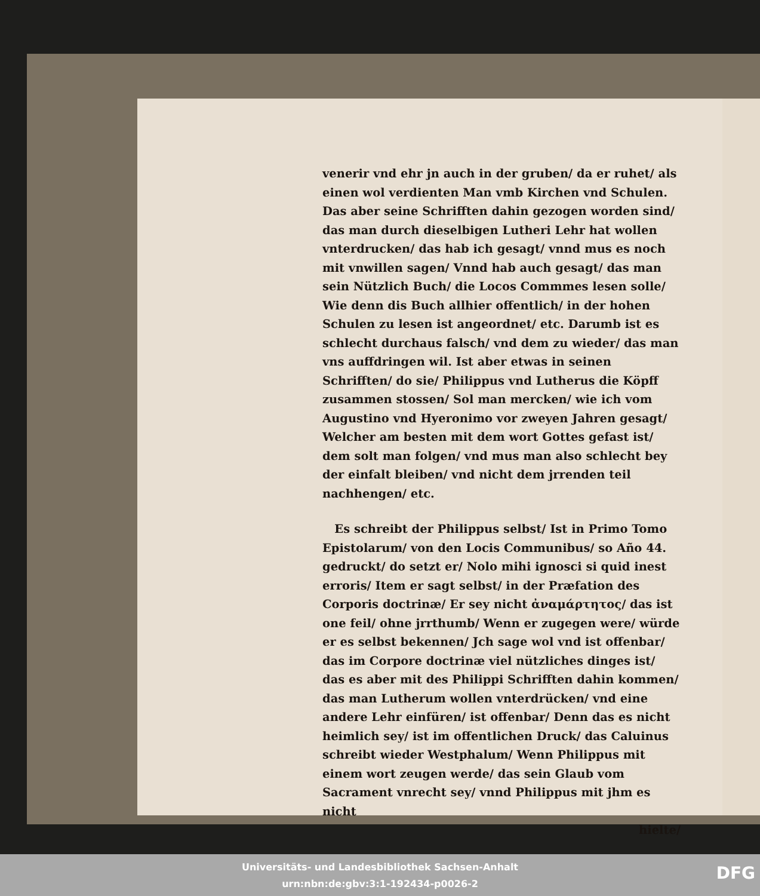venerir vnd ehr jn auch in der gruben/ da er ruhet/ als einen wol verdienten Man vmb Kirchen vnd Schulen. Das aber seine Schrifften dahin gezogen worden sind/ das man durch dieselbigen Lutheri Lehr hat wollen vnterdrucken/ das hab ich gesagt/ vnnd mus es noch mit vnwillen sagen/ Vnnd hab auch gesagt/ das man sein Nützlich Buch/ die Locos Commmes lesen solle/ Wie denn dis Buch allhier offentlich/ in der hohen Schulen zu lesen ist angeordnet/ etc. Darumb ist es schlecht durchaus falsch/ vnd dem zu wieder/ das man vns auffdringen wil. Ist aber etwas in seinen Schrifften/ do sie/ Philippus vnd Lutherus die Köpff zusammen stossen/ Sol man mercken/ wie ich vom Augustino vnd Hyeronimo vor zweyen Jahren gesagt/ Welcher am besten mit dem wort Gottes gefast ist/ dem solt man folgen/ vnd mus man also schlecht bey der einfalt bleiben/ vnd nicht dem jrrenden teil nachhengen/ etc.
Es schreibt der Philippus selbst/ Ist in Primo Tomo Epistolarum/ von den Locis Communibus/ so Año 44. gedruckt/ do setzt er/ Nolo mihi ignosci si quid inest erroris/ Item er sagt selbst/ in der Præfation des Corporis doctrinæ/ Er sey nicht ἀναμάρτητος/ das ist one feil/ ohne jrrthumb/ Wenn er zugegen were/ würde er es selbst bekennen/ Jch sage wol vnd ist offenbar/ das im Corpore doctrinæ viel nützliches dinges ist/ das es aber mit des Philippi Schrifften dahin kommen/ das man Lutherum wollen vnterdrücken/ vnd eine andere Lehr einfüren/ ist offenbar/ Denn das es nicht heimlich sey/ ist im offentlichen Druck/ das Caluinus schreibt wieder Westphalum/ Wenn Philippus mit einem wort zeugen werde/ das sein Glaub vom Sacrament vnrecht sey/ vnnd Philippus mit jhm es nicht
hielte/
Universitäts- und Landesbibliothek Sachsen-Anhalt
urn:nbn:de:gbv:3:1-192434-p0026-2
DFG